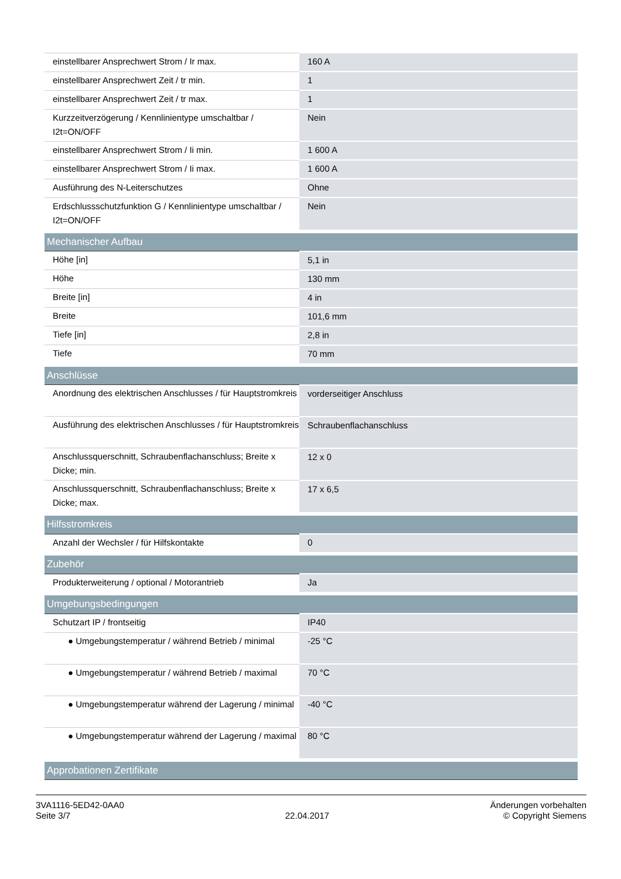| einstellbarer Ansprechwert Strom / Ir max. | 160 A |
| einstellbarer Ansprechwert Zeit / tr min. | 1 |
| einstellbarer Ansprechwert Zeit / tr max. | 1 |
| Kurzzeitverzögerung / Kennlinientype umschaltbar / I2t=ON/OFF | Nein |
| einstellbarer Ansprechwert Strom / Ii min. | 1 600 A |
| einstellbarer Ansprechwert Strom / Ii max. | 1 600 A |
| Ausführung des N-Leiterschutzes | Ohne |
| Erdschlussschutzfunktion G / Kennlinientype umschaltbar / I2t=ON/OFF | Nein |
| Mechanischer Aufbau | |
| Höhe [in] | 5,1 in |
| Höhe | 130 mm |
| Breite [in] | 4 in |
| Breite | 101,6 mm |
| Tiefe [in] | 2,8 in |
| Tiefe | 70 mm |
| Anschlüsse | |
| Anordnung des elektrischen Anschlusses / für Hauptstromkreis | vorderseitiger Anschluss |
| Ausführung des elektrischen Anschlusses / für Hauptstromkreis | Schraubenflachanschluss |
| Anschlussquerschnitt, Schraubenflachanschluss; Breite x Dicke; min. | 12 x 0 |
| Anschlussquerschnitt, Schraubenflachanschluss; Breite x Dicke; max. | 17 x 6,5 |
| Hilfsstromkreis | |
| Anzahl der Wechsler / für Hilfskontakte | 0 |
| Zubehör | |
| Produkterweiterung / optional / Motorantrieb | Ja |
| Umgebungsbedingungen | |
| Schutzart IP / frontseitig | IP40 |
| ● Umgebungstemperatur / während Betrieb / minimal | -25 °C |
| ● Umgebungstemperatur / während Betrieb / maximal | 70 °C |
| ● Umgebungstemperatur während der Lagerung / minimal | -40 °C |
| ● Umgebungstemperatur während der Lagerung / maximal | 80 °C |
| Approbationen Zertifikate | |
3VA1116-5ED42-0AA0
Seite 3/7
22.04.2017
Änderungen vorbehalten
© Copyright Siemens